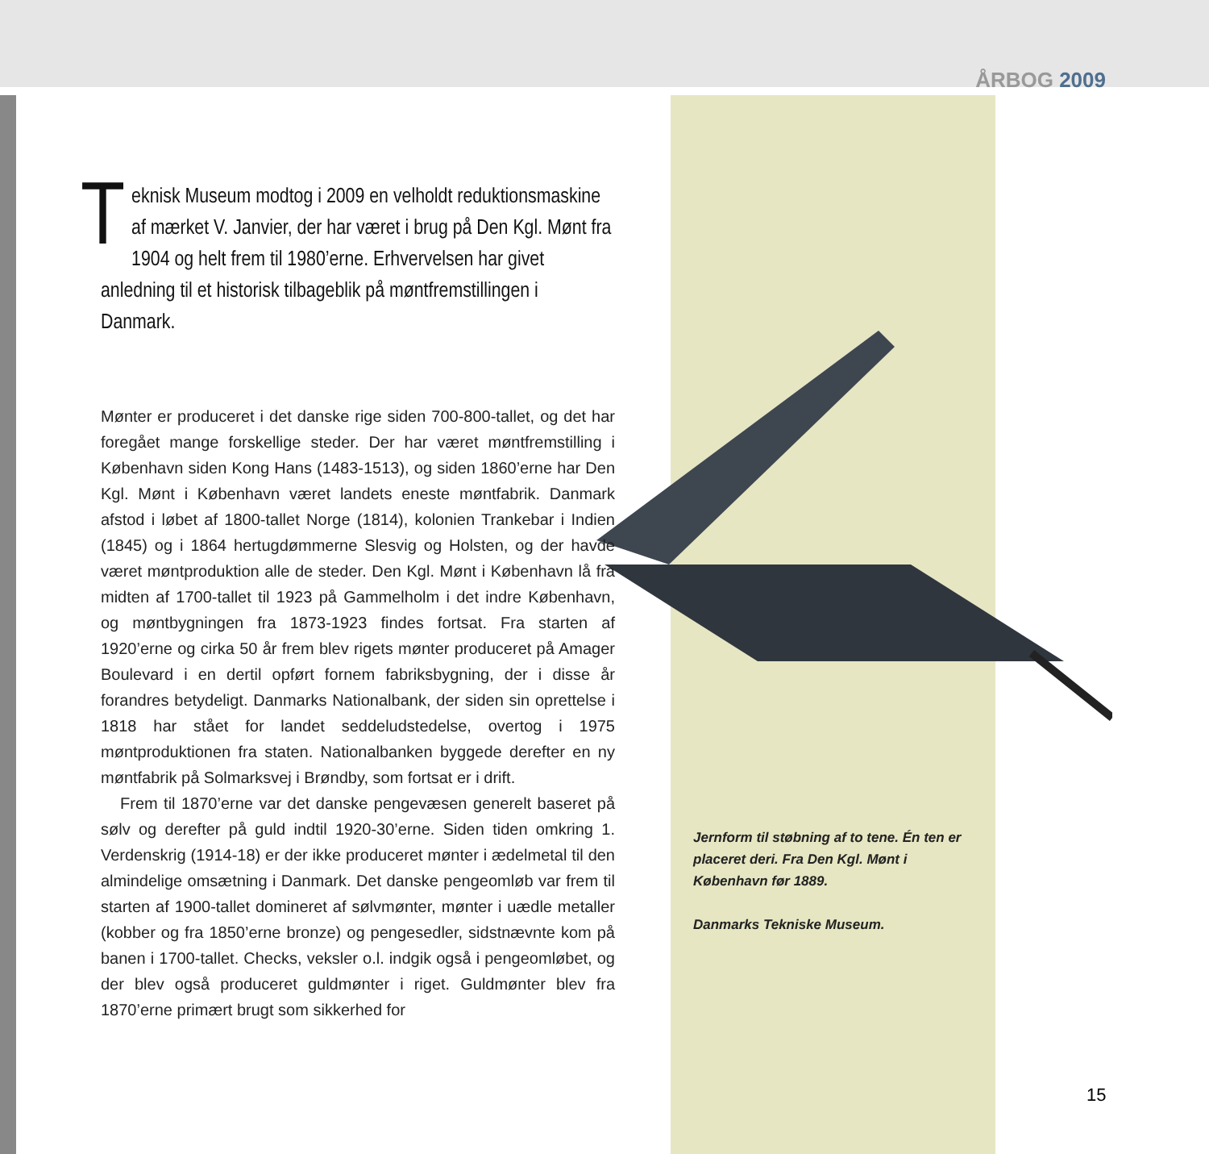ÅRBOG 2009
Teknisk Museum modtog i 2009 en velholdt reduktionsmaskine af mærket V. Janvier, der har været i brug på Den Kgl. Mønt fra 1904 og helt frem til 1980’erne. Erhvervelsen har givet anledning til et historisk tilbageblik på møntfremstillingen i Danmark.
Mønter er produceret i det danske rige siden 700-800-tallet, og det har foregået mange forskellige steder. Der har været møntfremstilling i København siden Kong Hans (1483-1513), og siden 1860’erne har Den Kgl. Mønt i København været landets eneste møntfabrik. Danmark afstod i løbet af 1800-tallet Norge (1814), kolonien Trankebar i Indien (1845) og i 1864 hertugdømmerne Slesvig og Holsten, og der havde været møntproduktion alle de steder. Den Kgl. Mønt i København lå fra midten af 1700-tallet til 1923 på Gammelholm i det indre København, og møntbygningen fra 1873-1923 findes fortsat. Fra starten af 1920’erne og cirka 50 år frem blev rigets mønter produceret på Amager Boulevard i en dertil opført fornem fabriksbygning, der i disse år forandres betydeligt. Danmarks Nationalbank, der siden sin oprettelse i 1818 har stået for landet seddeludstedelse, overtog i 1975 møntproduktionen fra staten. Nationalbanken byggede derefter en ny møntfabrik på Solmarksvej i Brøndby, som fortsat er i drift.
Frem til 1870’erne var det danske pengevæsen generelt baseret på sølv og derefter på guld indtil 1920-30’erne. Siden tiden omkring 1. Verdenskrig (1914-18) er der ikke produceret mønter i ædelmetal til den almindelige omsætning i Danmark. Det danske pengeomløb var frem til starten af 1900-tallet domineret af sølvmønter, mønter i uædle metaller (kobber og fra 1850’erne bronze) og pengesedler, sidstnævnte kom på banen i 1700-tallet. Checks, veksler o.l. indgik også i pengeomløbet, og der blev også produceret guldmønter i riget. Guldmønter blev fra 1870’erne primært brugt som sikkerhed for
Jernform til støbning af to tene. Én ten er placeret deri. Fra Den Kgl. Mønt i København før 1889.
Danmarks Tekniske Museum.
15